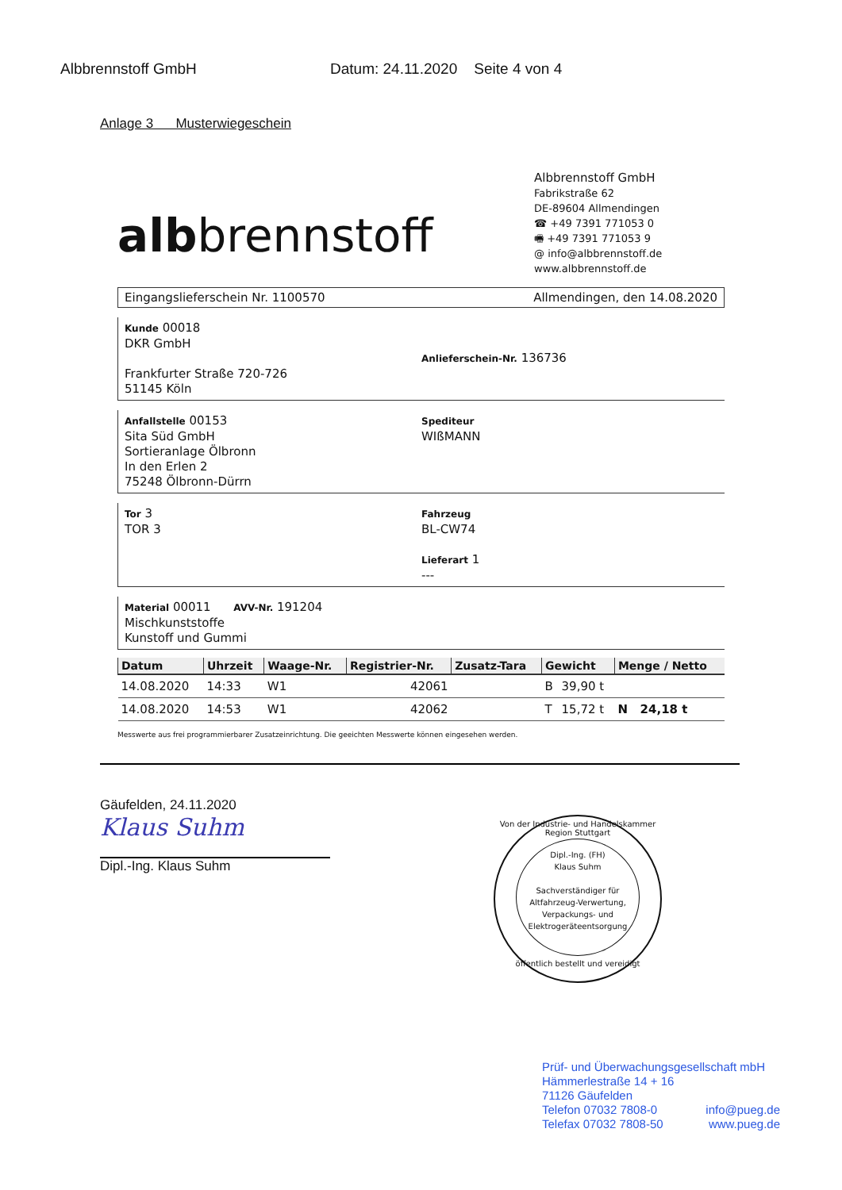Albbrennstoff GmbH Datum: 24.11.2020 Seite 4 von 4
Anlage 3 Musterwiegeschein
albbrennstoff
Albbrennstoff GmbH
Fabrikstraße 62
DE-89604 Allmendingen
☎ +49 7391 771053 0
🖷 +49 7391 771053 9
@ info@albbrennstoff.de
www.albbrennstoff.de
Eingangslieferschein Nr. 1100570 Allmendingen, den 14.08.2020
Kunde 00018
DKR GmbH
Frankfurter Straße 720-726
51145 Köln
Anlieferschein-Nr. 136736
Anfallstelle 00153
Sita Süd GmbH
Sortieranlage Ölbronn
In den Erlen 2
75248 Ölbronn-Dürrn
Spediteur
WIßMANN
Tor 3
TOR 3
Fahrzeug
BL-CW74
Lieferart 1
---
Material 00011 AVV-Nr. 191204
Mischkunststoffe
Kunstoff und Gummi
| Datum | Uhrzeit | Waage-Nr. | Registrier-Nr. | Zusatz-Tara | Gewicht | | Menge / Netto |
| --- | --- | --- | --- | --- | --- | --- | --- |
| 14.08.2020 | 14:33 | W1 | 42061 | | B | 39,90 t | |
| 14.08.2020 | 14:53 | W1 | 42062 | | T | 15,72 t | N 24,18 t |
Messwerte aus frei programmierbarer Zusatzeinrichtung. Die geeichten Messwerte können eingesehen werden.
Gäufelden, 24.11.2020
Klaus Suhm
Dipl.-Ing. Klaus Suhm
Von der Industrie- und Handelskammer Region Stuttgart
Dipl.-Ing. (FH)
Klaus Suhm
Sachverständiger für
Altfahrzeug-Verwertung,
Verpackungs- und
Elektrogeräteentsorgung
öffentlich bestellt und vereidigt
Prüf- und Überwachungsgesellschaft mbH
Hämmerlestraße 14 + 16
71126 Gäufelden
Telefon 07032 7808-0 info@pueg.de
Telefax 07032 7808-50 www.pueg.de